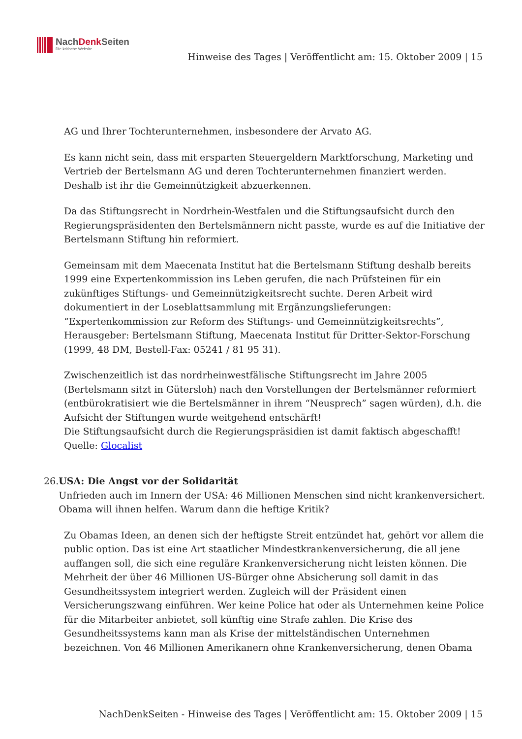NachDenk Seiten
Die kritische Website
Hinweise des Tages | Veröffentlicht am: 15. Oktober 2009 | 15
AG und Ihrer Tochterunternehmen, insbesondere der Arvato AG.
Es kann nicht sein, dass mit ersparten Steuergeldern Marktforschung, Marketing und Vertrieb der Bertelsmann AG und deren Tochterunternehmen finanziert werden. Deshalb ist ihr die Gemeinnützigkeit abzuerkennen.
Da das Stiftungsrecht in Nordrhein-Westfalen und die Stiftungsaufsicht durch den Regierungspräsidenten den Bertelsmännern nicht passte, wurde es auf die Initiative der Bertelsmann Stiftung hin reformiert.
Gemeinsam mit dem Maecenata Institut hat die Bertelsmann Stiftung deshalb bereits 1999 eine Expertenkommission ins Leben gerufen, die nach Prüfsteinen für ein zukünftiges Stiftungs- und Gemeinnützigkeitsrecht suchte. Deren Arbeit wird dokumentiert in der Loseblattsammlung mit Ergänzungslieferungen: “Expertenkommission zur Reform des Stiftungs- und Gemeinnützigkeitsrechts”, Herausgeber: Bertelsmann Stiftung, Maecenata Institut für Dritter-Sektor-Forschung (1999, 48 DM, Bestell-Fax: 05241 / 81 95 31).
Zwischenzeitlich ist das nordrheinwestfälische Stiftungsrecht im Jahre 2005 (Bertelsmann sitzt in Gütersloh) nach den Vorstellungen der Bertelsmänner reformiert (entbürokratisiert wie die Bertelsmänner in ihrem “Neusprech” sagen würden), d.h. die Aufsicht der Stiftungen wurde weitgehend entschärft!
Die Stiftungsaufsicht durch die Regierungspräsidien ist damit faktisch abgeschafft!
Quelle: Glocalist
26. USA: Die Angst vor der Solidarität
Unfrieden auch im Innern der USA: 46 Millionen Menschen sind nicht krankenversichert. Obama will ihnen helfen. Warum dann die heftige Kritik?
Zu Obamas Ideen, an denen sich der heftigste Streit entzündet hat, gehört vor allem die public option. Das ist eine Art staatlicher Mindestkrankenversicherung, die all jene auffangen soll, die sich eine reguläre Krankenversicherung nicht leisten können. Die Mehrheit der über 46 Millionen US-Bürger ohne Absicherung soll damit in das Gesundheitssystem integriert werden. Zugleich will der Präsident einen Versicherungszwang einführen. Wer keine Police hat oder als Unternehmen keine Police für die Mitarbeiter anbietet, soll künftig eine Strafe zahlen. Die Krise des Gesundheitssystems kann man als Krise der mittelständischen Unternehmen bezeichnen. Von 46 Millionen Amerikanern ohne Krankenversicherung, denen Obama
NachDenkSeiten - Hinweise des Tages | Veröffentlicht am: 15. Oktober 2009 | 15